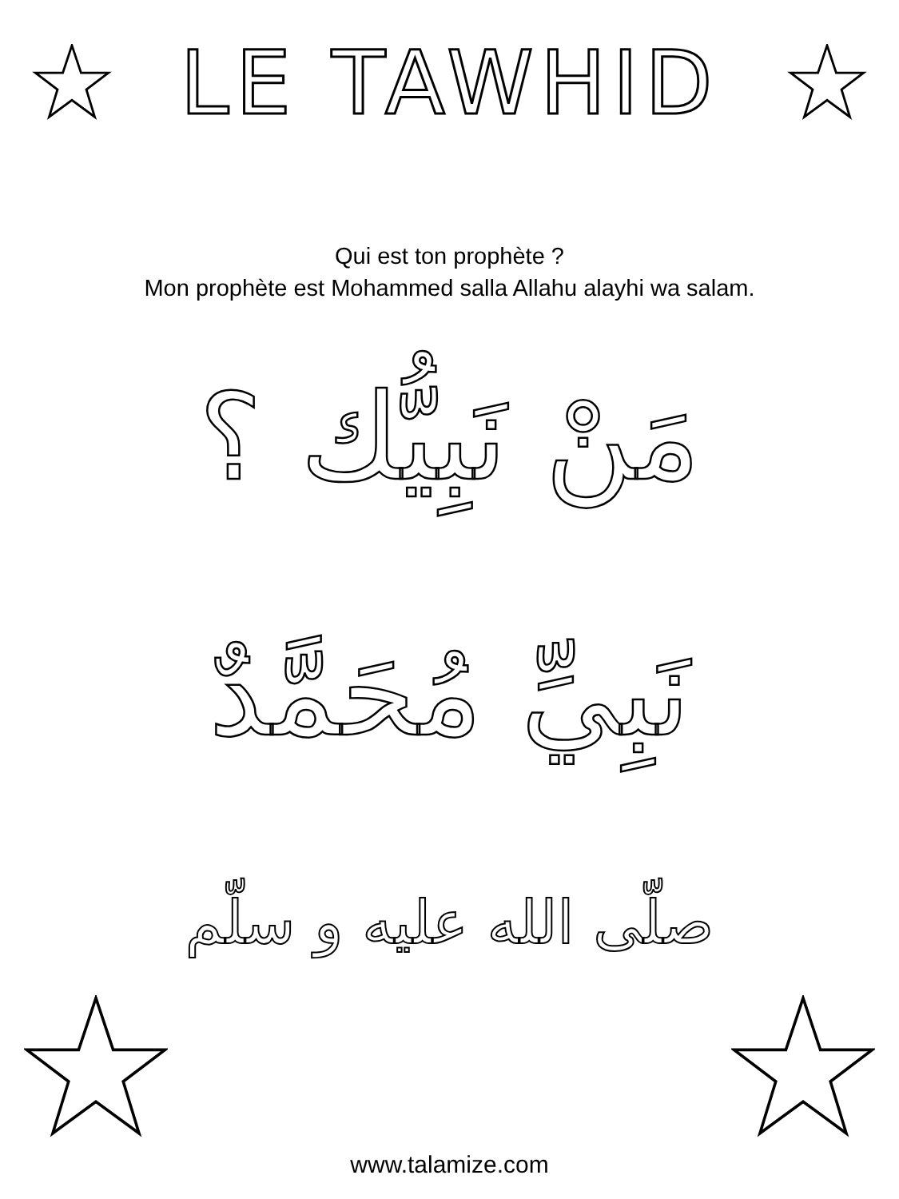LE TAWHID
Qui est ton prophète ?
Mon prophète est Mohammed salla Allahu alayhi wa salam.
مَنْ نَبِيُّك ؟
نَبِيِّ مُحَمَّدٌ
صلّى الله عليه و سلّم
www.talamize.com